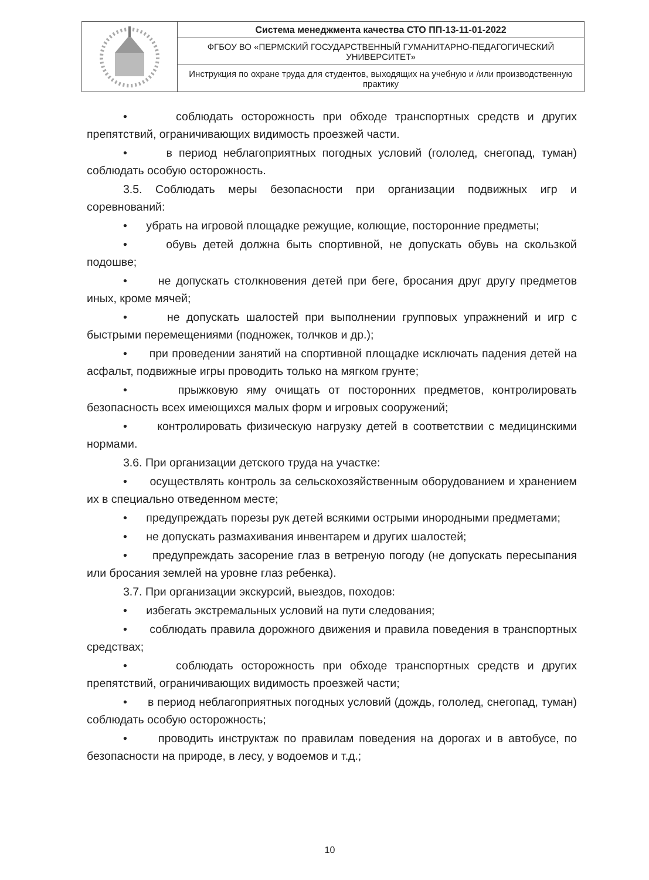| | Система менеджмента качества СТО ПП-13-11-01-2022 |
| | ФГБОУ ВО «ПЕРМСКИЙ ГОСУДАРСТВЕННЫЙ ГУМАНИТАРНО-ПЕДАГОГИЧЕСКИЙ УНИВЕРСИТЕТ» |
| | Инструкция по охране труда для студентов, выходящих на учебную и /или производственную практику |
• соблюдать осторожность при обходе транспортных средств и других препятствий, ограничивающих видимость проезжей части.
• в период неблагоприятных погодных условий (гололед, снегопад, туман) соблюдать особую осторожность.
3.5. Соблюдать меры безопасности при организации подвижных игр и соревнований:
• убрать на игровой площадке режущие, колющие, посторонние предметы;
• обувь детей должна быть спортивной, не допускать обувь на скользкой подошве;
• не допускать столкновения детей при беге, бросания друг другу предметов иных, кроме мячей;
• не допускать шалостей при выполнении групповых упражнений и игр с быстрыми перемещениями (подножек, толчков и др.);
• при проведении занятий на спортивной площадке исключать падения детей на асфальт, подвижные игры проводить только на мягком грунте;
• прыжковую яму очищать от посторонних предметов, контролировать безопасность всех имеющихся малых форм и игровых сооружений;
• контролировать физическую нагрузку детей в соответствии с медицинскими нормами.
3.6. При организации детского труда на участке:
• осуществлять контроль за сельскохозяйственным оборудованием и хранением их в специально отведенном месте;
• предупреждать порезы рук детей всякими острыми инородными предметами;
• не допускать размахивания инвентарем и других шалостей;
• предупреждать засорение глаз в ветреную погоду (не допускать пересыпания или бросания землей на уровне глаз ребенка).
3.7. При организации экскурсий, выездов, походов:
• избегать экстремальных условий на пути следования;
• соблюдать правила дорожного движения и правила поведения в транспортных средствах;
• соблюдать осторожность при обходе транспортных средств и других препятствий, ограничивающих видимость проезжей части;
• в период неблагоприятных погодных условий (дождь, гололед, снегопад, туман) соблюдать особую осторожность;
• проводить инструктаж по правилам поведения на дорогах и в автобусе, по безопасности на природе, в лесу, у водоемов и т.д.;
10